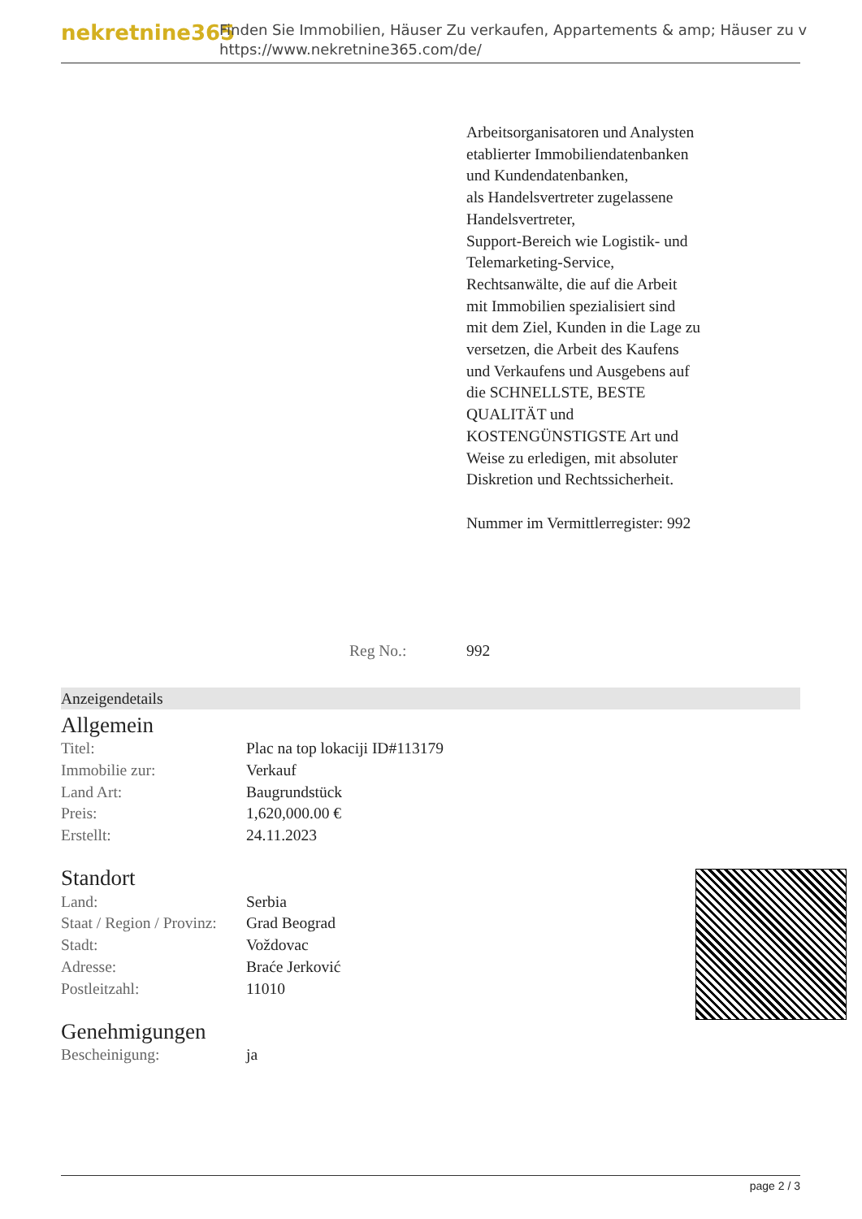nekretnine365
Finden Sie Immobilien, Häuser Zu verkaufen, Appartements & amp; Häuser zu v
https://www.nekretnine365.com/de/
Arbeitsorganisatoren und Analysten etablierter Immobiliendatenbanken und Kundendatenbanken,
als Handelsvertreter zugelassene Handelsvertreter,
Support-Bereich wie Logistik- und Telemarketing-Service,
Rechtsanwälte, die auf die Arbeit mit Immobilien spezialisiert sind
mit dem Ziel, Kunden in die Lage zu versetzen, die Arbeit des Kaufens und Verkaufens und Ausgebens auf die SCHNELLSTE, BESTE QUALITÄT und KOSTENGÜNSTIGSTE Art und Weise zu erledigen, mit absoluter Diskretion und Rechtssicherheit.
Nummer im Vermittlerregister: 992
Reg No.: 992
Anzeigendetails
Allgemein
| Titel: | Plac na top lokaciji ID#113179 |
| Immobilie zur: | Verkauf |
| Land Art: | Baugrundstück |
| Preis: | 1,620,000.00 € |
| Erstellt: | 24.11.2023 |
Standort
| Land: | Serbia |
| Staat / Region / Provinz: | Grad Beograd |
| Stadt: | Voždovac |
| Adresse: | Braće Jerković |
| Postleitzahl: | 11010 |
Genehmigungen
| Bescheinigung: | ja |
page 2 / 3